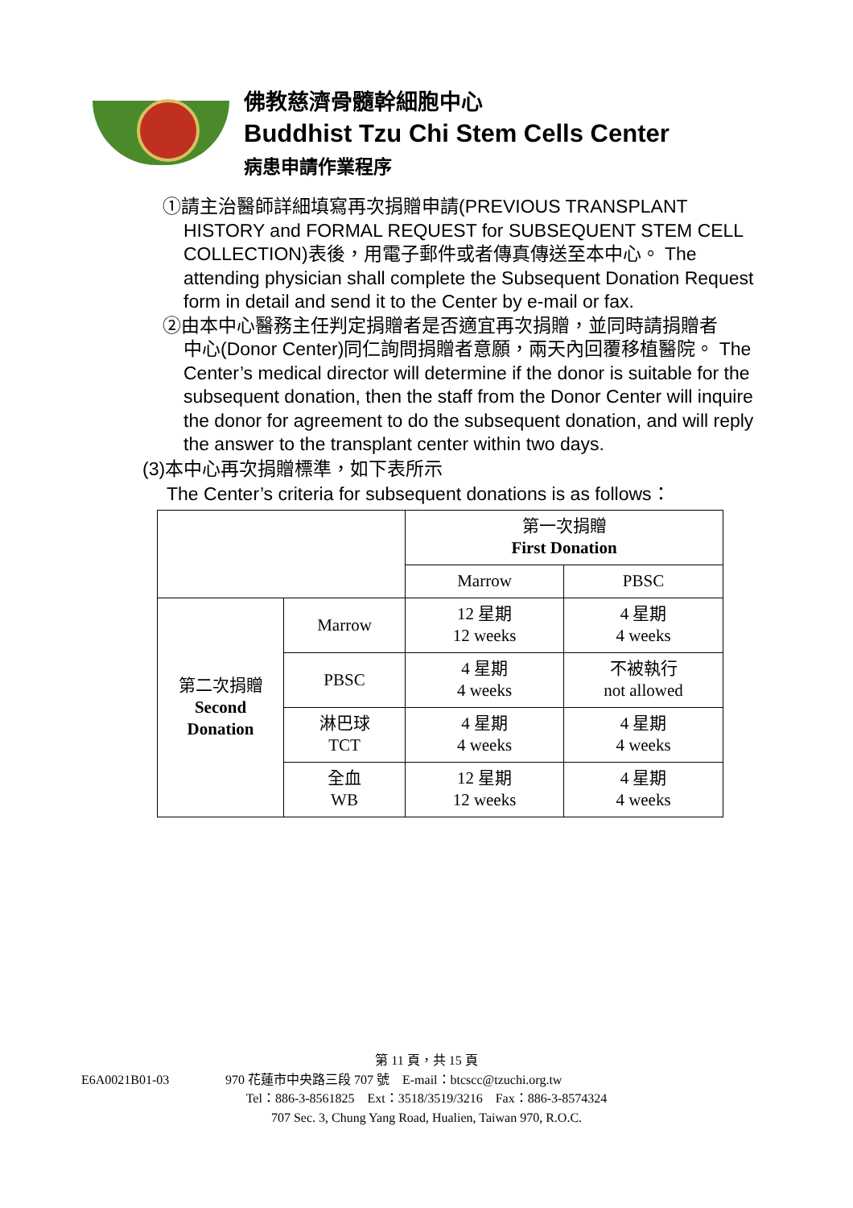佛教慈濟骨髓幹細胞中心
Buddhist Tzu Chi Stem Cells Center
病患申請作業程序
①請主治醫師詳細填寫再次捐贈申請(PREVIOUS TRANSPLANT
HISTORY and FORMAL REQUEST for SUBSEQUENT STEM CELL COLLECTION)表後，用電子郵件或者傳真傳送至本中心。 The attending physician shall complete the Subsequent Donation Request form in detail and send it to the Center by e-mail or fax.
②由本中心醫務主任判定捐贈者是否適宜再次捐贈，並同時請捐贈者
中心(Donor Center)同仁詢問捐贈者意願，兩天內回覆移植醫院。 The Center’s medical director will determine if the donor is suitable for the subsequent donation, then the staff from the Donor Center will inquire the donor for agreement to do the subsequent donation, and will reply the answer to the transplant center within two days.
(3)本中心再次捐贈標準，如下表所示
The Center’s criteria for subsequent donations is as follows：
| | | 第一次捐贈 First Donation | |
| | | Marrow | PBSC |
| 第二次捐贈 Second Donation | Marrow | 12 星期 12 weeks | 4 星期 4 weeks |
| | PBSC | 4 星期 4 weeks | 不被執行 not allowed |
| | 淋巴球 TCT | 4 星期 4 weeks | 4 星期 4 weeks |
| | 全血 WB | 12 星期 12 weeks | 4 星期 4 weeks |
第 11 頁，共 15 頁
E6A0021B01-03 970 花蓮市中央路三段 707 號　E-mail：btcscc@tzuchi.org.tw
Tel：886-3-8561825　Ext：3518/3519/3216　Fax：886-3-8574324
707 Sec. 3, Chung Yang Road, Hualien, Taiwan 970, R.O.C.